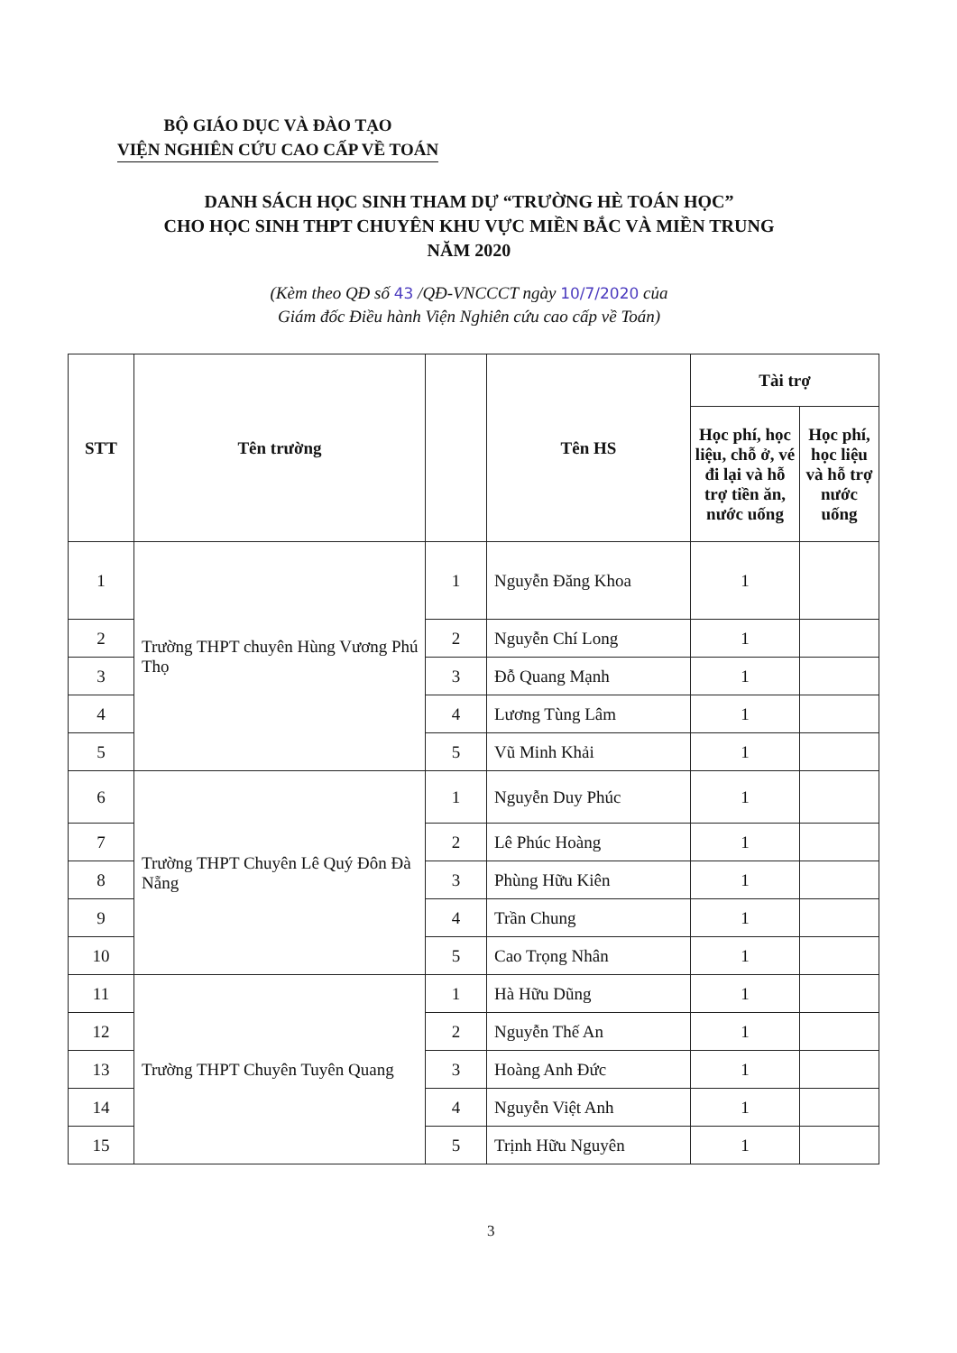BỘ GIÁO DỤC VÀ ĐÀO TẠO
VIỆN NGHIÊN CỨU CAO CẤP VỀ TOÁN
DANH SÁCH HỌC SINH THAM DỰ “TRƯỜNG HÈ TOÁN HỌC”
CHO HỌC SINH THPT CHUYÊN KHU VỰC MIỀN BẮC VÀ MIỀN TRUNG
NĂM 2020
(Kèm theo QĐ số 43 /QĐ-VNCCCT ngày 10/7/2020 của
Giám đốc Điều hành Viện Nghiên cứu cao cấp về Toán)
| STT | Tên trường | | Tên HS | Tài trợ | |
| --- | --- | --- | --- | --- | --- |
| | | | | Học phí, học liệu, chỗ ở, vé đi lại và hỗ trợ tiền ăn, nước uống | Học phí, học liệu và hỗ trợ nước uống |
| 1 | Trường THPT chuyên Hùng Vương Phú Thọ | 1 | Nguyễn Đăng Khoa | 1 | |
| 2 | | 2 | Nguyễn Chí Long | 1 | |
| 3 | | 3 | Đỗ Quang Mạnh | 1 | |
| 4 | | 4 | Lương Tùng Lâm | 1 | |
| 5 | | 5 | Vũ Minh Khải | 1 | |
| 6 | Trường THPT Chuyên Lê Quý Đôn Đà Nẵng | 1 | Nguyễn Duy Phúc | 1 | |
| 7 | | 2 | Lê Phúc Hoàng | 1 | |
| 8 | | 3 | Phùng Hữu Kiên | 1 | |
| 9 | | 4 | Trần Chung | 1 | |
| 10 | | 5 | Cao Trọng Nhân | 1 | |
| 11 | Trường THPT Chuyên Tuyên Quang | 1 | Hà Hữu Dũng | 1 | |
| 12 | | 2 | Nguyễn Thế An | 1 | |
| 13 | | 3 | Hoàng Anh Đức | 1 | |
| 14 | | 4 | Nguyễn Việt Anh | 1 | |
| 15 | | 5 | Trịnh Hữu Nguyên | 1 | |
3